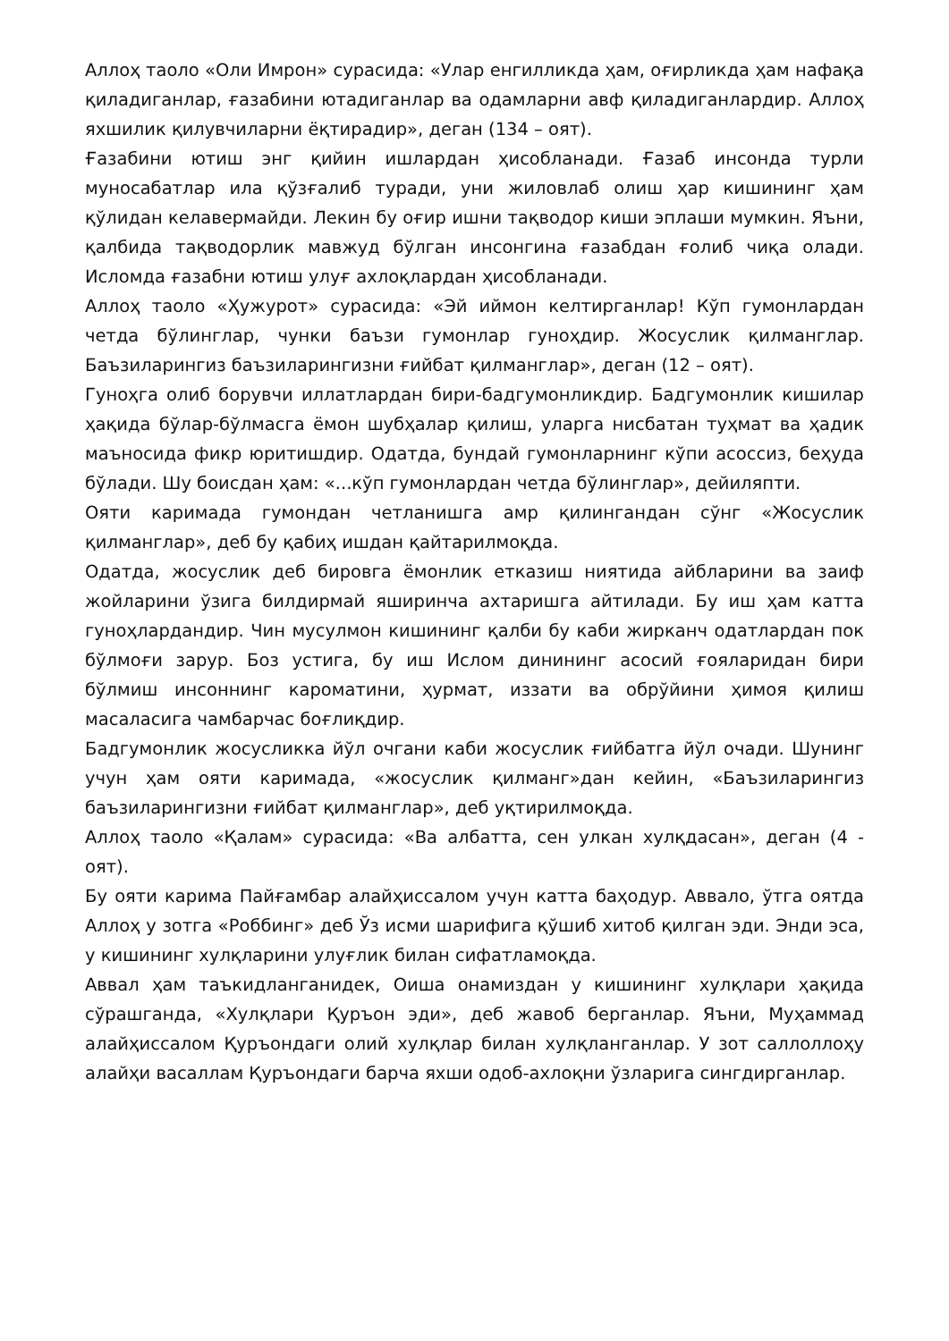Аллоҳ таоло «Оли Имрон» сурасида: «Улар енгилликда ҳам, оғирликда ҳам нафақа қиладиганлар, ғазабини ютадиганлар ва одамларни авф қиладиганлардир. Аллоҳ яхшилик қилувчиларни ёқтирадир», деган (134 – оят).
Ғазабини ютиш энг қийин ишлардан ҳисобланади. Ғазаб инсонда турли муносабатлар ила қўзғалиб туради, уни жиловлаб олиш ҳар кишининг ҳам қўлидан келавермайди. Лекин бу оғир ишни тақводор киши эплаши мумкин. Яъни, қалбида тақводорлик мавжуд бўлган инсонгина ғазабдан ғолиб чиқа олади. Исломда ғазабни ютиш улуғ ахлоқлардан ҳисобланади.
Аллоҳ таоло «Ҳужурот» сурасида: «Эй иймон келтирганлар! Кўп гумонлардан четда бўлинглар, чунки баъзи гумонлар гуноҳдир. Жосуслик қилманглар. Баъзиларингиз баъзиларингизни ғийбат қилманглар», деган (12 – оят).
Гуноҳга олиб борувчи иллатлардан бири-бадгумонликдир. Бадгумонлик кишилар ҳақида бўлар-бўлмасга ёмон шубҳалар қилиш, уларга нисбатан туҳмат ва ҳадик маъносида фикр юритишдир. Одатда, бундай гумонларнинг кўпи асоссиз, беҳуда бўлади. Шу боисдан ҳам: «...кўп гумонлардан четда бўлинглар», дейиляпти.
Ояти каримада гумондан четланишга амр қилингандан сўнг «Жосуслик қилманглар», деб бу қабиҳ ишдан қайтарилмоқда.
Одатда, жосуслик деб бировга ёмонлик етказиш ниятида айбларини ва заиф жойларини ўзига билдирмай яширинча ахтаришга айтилади. Бу иш ҳам катта гуноҳлардандир. Чин мусулмон кишининг қалби бу каби жирканч одатлардан пок бўлмоғи зарур. Боз устига, бу иш Ислом динининг асосий ғояларидан бири бўлмиш инсоннинг кароматини, ҳурмат, иззати ва обрўйини ҳимоя қилиш масаласига чамбарчас боғлиқдир.
Бадгумонлик жосусликка йўл очгани каби жосуслик ғийбатга йўл очади. Шунинг учун ҳам ояти каримада, «жосуслик қилманг»дан кейин, «Баъзиларингиз баъзиларингизни ғийбат қилманглар», деб уқтирилмоқда.
Аллоҳ таоло «Қалам» сурасида: «Ва албатта, сен улкан хулқдасан», деган (4 - оят).
Бу ояти карима Пайғамбар алайҳиссалом учун катта баҳодур. Аввало, ўтга оятда Аллоҳ у зотга «Роббинг» деб Ўз исми шарифига қўшиб хитоб қилган эди. Энди эса, у кишининг хулқларини улуғлик билан сифатламоқда.
Аввал ҳам таъкидланганидек, Оиша онамиздан у кишининг хулқлари ҳақида сўрашганда, «Хулқлари Қуръон эди», деб жавоб берганлар. Яъни, Муҳаммад алайҳиссалом Қуръондаги олий хулқлар билан хулқланганлар. У зот саллоллоҳу алайҳи васаллам Қуръондаги барча яхши одоб-ахлоқни ўзларига сингдирганлар.